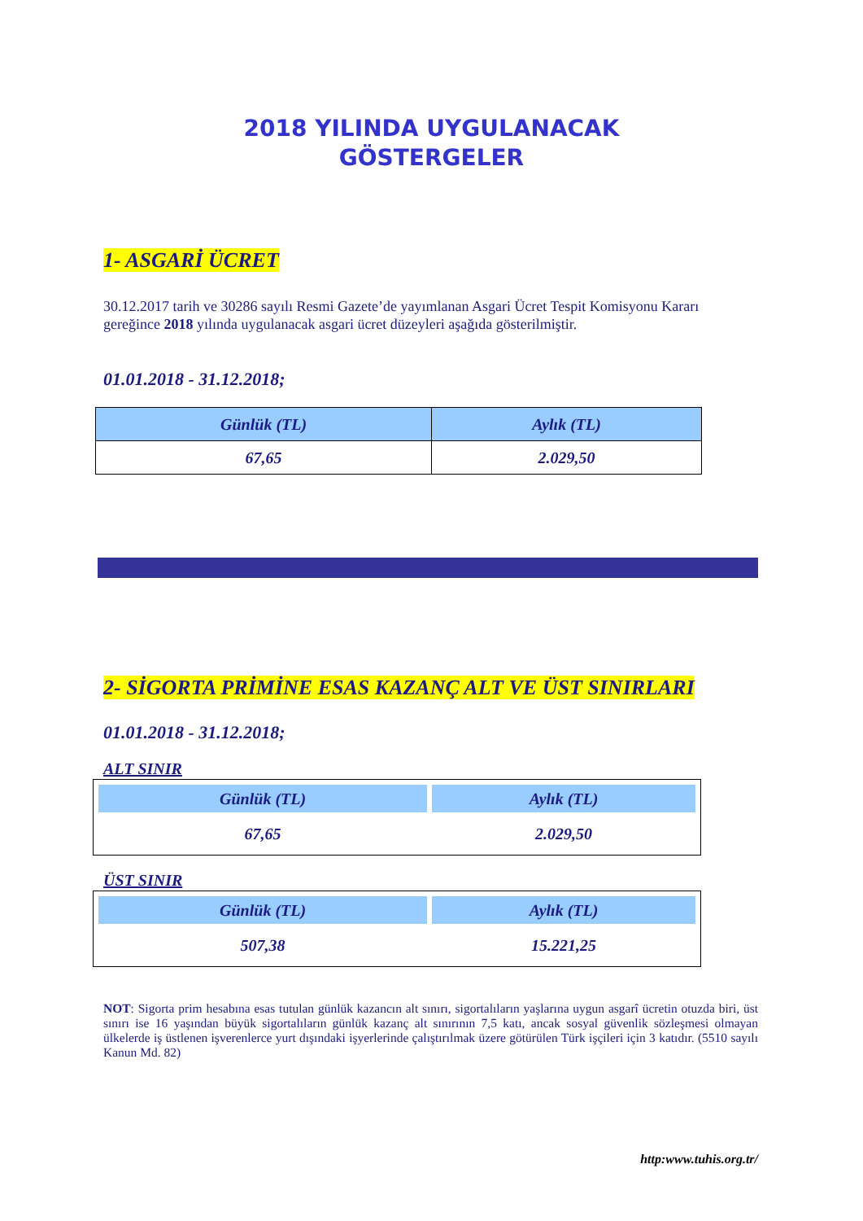2018 YILINDA UYGULANACAK
GÖSTERGELER
1- ASGARİ ÜCRET
30.12.2017 tarih ve 30286 sayılı Resmi Gazete’de yayımlanan Asgari Ücret Tespit Komisyonu Kararı gereğince 2018 yılında uygulanacak asgari ücret düzeyleri aşağıda gösterilmiştir.
01.01.2018 - 31.12.2018;
| Günlük (TL) | Aylık (TL) |
| --- | --- |
| 67,65 | 2.029,50 |
2- SİGORTA PRİMİNE ESAS KAZANÇ ALT VE ÜST SINIRLARI
01.01.2018 - 31.12.2018;
ALT SINIR
| Günlük (TL) | Aylık (TL) |
| --- | --- |
| 67,65 | 2.029,50 |
ÜST SINIR
| Günlük (TL) | Aylık (TL) |
| --- | --- |
| 507,38 | 15.221,25 |
NOT: Sigorta prim hesabına esas tutulan günlük kazancın alt sınırı, sigortalıların yaşlarına uygun asgarî ücretin otuzda biri, üst sınırı ise 16 yaşından büyük sigortalıların günlük kazanç alt sınırının 7,5 katı, ancak sosyal güvenlik sözleşmesi olmayan ülkelerde iş üstlenen işverenlerce yurt dışındaki işyerlerinde çalıştırılmak üzere götürülen Türk işçileri için 3 katıdır. (5510 sayılı Kanun Md. 82)
http:www.tuhis.org.tr/